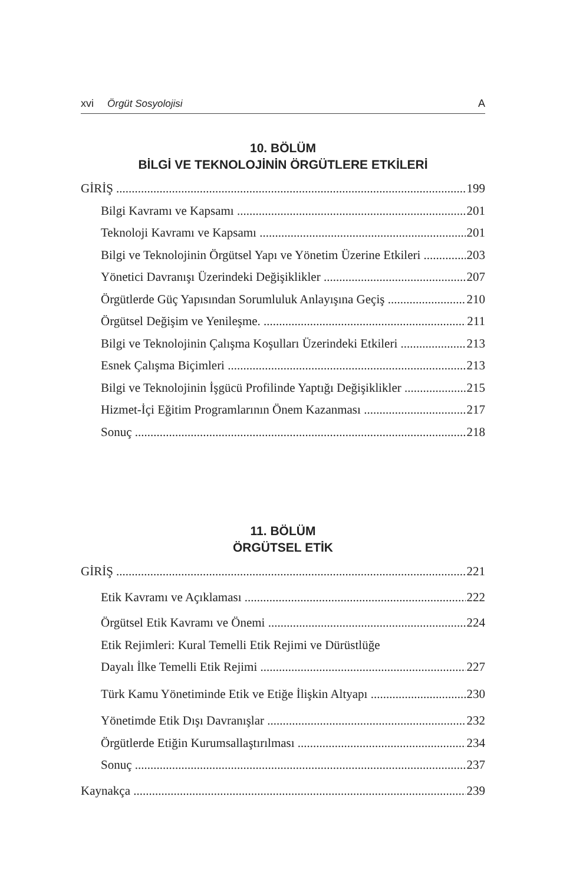xvi Örgüt Sosyolojisi A
10. BÖLÜM
BİLGİ VE TEKNOLOJİNİN ÖRGÜTLERE ETKİLERİ
GİRİŞ 199
Bilgi Kavramı ve Kapsamı 201
Teknoloji Kavramı ve Kapsamı 201
Bilgi ve Teknolojinin Örgütsel Yapı ve Yönetim Üzerine Etkileri 203
Yönetici Davranışı Üzerindeki Değişiklikler 207
Örgütlerde Güç Yapısından Sorumluluk Anlayışına Geçiş 210
Örgütsel Değişim ve Yenileşme. 211
Bilgi ve Teknolojinin Çalışma Koşulları Üzerindeki Etkileri 213
Esnek Çalışma Biçimleri 213
Bilgi ve Teknolojinin İşgücü Profilinde Yaptığı Değişiklikler 215
Hizmet-İçi Eğitim Programlarının Önem Kazanması 217
Sonuç 218
11. BÖLÜM
ÖRGÜTSEL ETİK
GİRİŞ 221
Etik Kavramı ve Açıklaması 222
Örgütsel Etik Kavramı ve Önemi 224
Etik Rejimleri: Kural Temelli Etik Rejimi ve Dürüstlüğe
Dayalı İlke Temelli Etik Rejimi 227
Türk Kamu Yönetiminde Etik ve Etiğe İlişkin Altyapı 230
Yönetimde Etik Dışı Davranışlar 232
Örgütlerde Etiğin Kurumsallaştırılması 234
Sonuç 237
Kaynakça 239